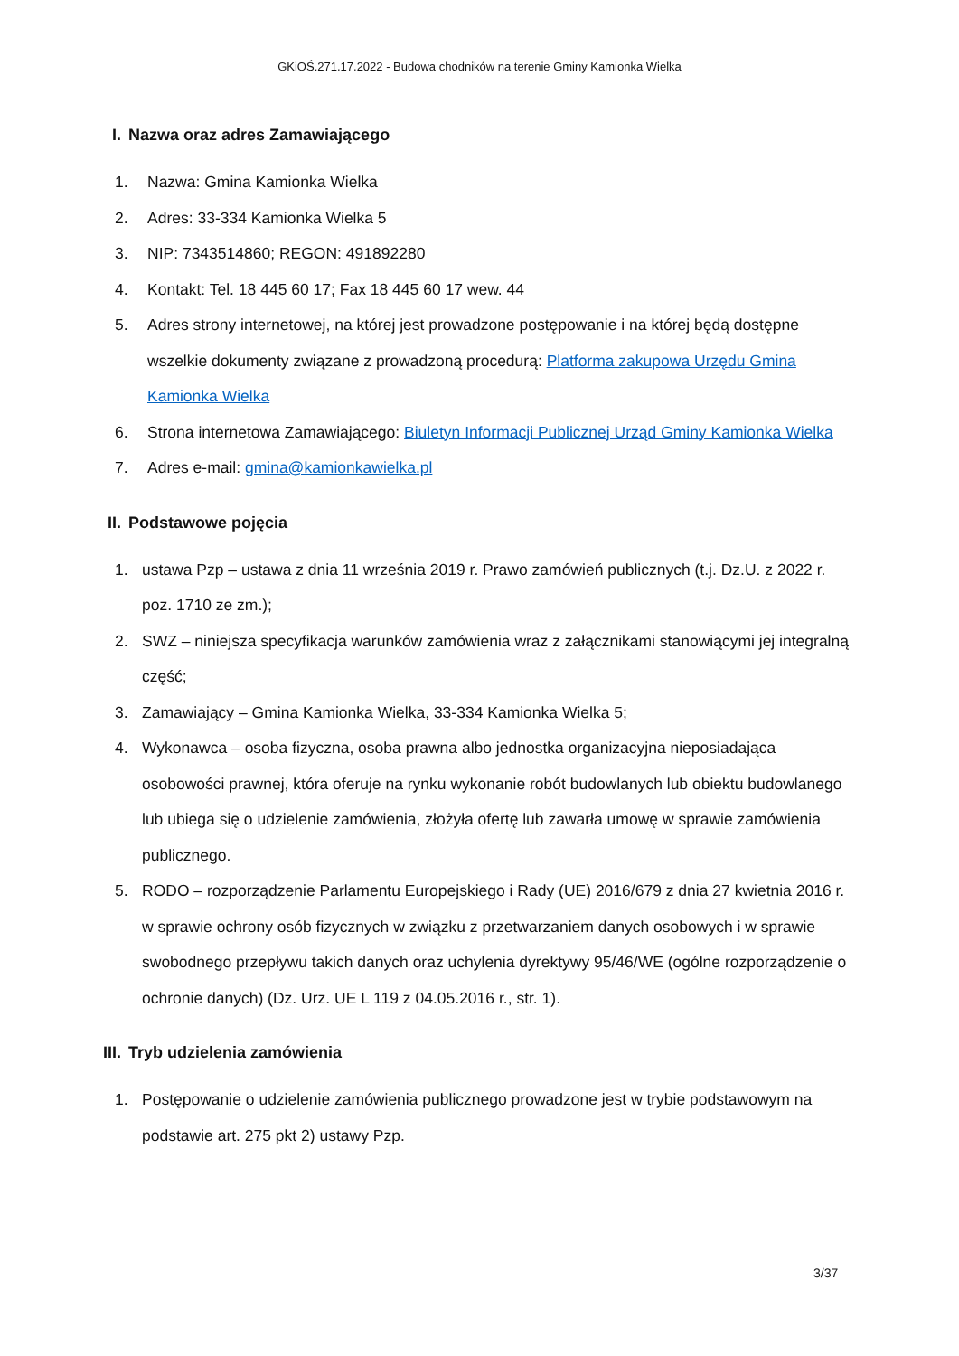GKiOŚ.271.17.2022 - Budowa chodników na terenie Gminy Kamionka Wielka
I. Nazwa oraz adres Zamawiającego
1. Nazwa: Gmina Kamionka Wielka
2. Adres: 33-334 Kamionka Wielka 5
3. NIP: 7343514860; REGON: 491892280
4. Kontakt: Tel. 18 445 60 17; Fax 18 445 60 17 wew. 44
5. Adres strony internetowej, na której jest prowadzone postępowanie i na której będą dostępne wszelkie dokumenty związane z prowadzoną procedurą: Platforma zakupowa Urzędu Gmina Kamionka Wielka
6. Strona internetowa Zamawiającego: Biuletyn Informacji Publicznej Urząd Gminy Kamionka Wielka
7. Adres e-mail: gmina@kamionkawielka.pl
II. Podstawowe pojęcia
1. ustawa Pzp – ustawa z dnia 11 września 2019 r. Prawo zamówień publicznych (t.j. Dz.U. z 2022 r. poz. 1710 ze zm.);
2. SWZ – niniejsza specyfikacja warunków zamówienia wraz z załącznikami stanowiącymi jej integralną część;
3. Zamawiający – Gmina Kamionka Wielka, 33-334 Kamionka Wielka 5;
4. Wykonawca – osoba fizyczna, osoba prawna albo jednostka organizacyjna nieposiadająca osobowości prawnej, która oferuje na rynku wykonanie robót budowlanych lub obiektu budowlanego lub ubiega się o udzielenie zamówienia, złożyła ofertę lub zawarła umowę w sprawie zamówienia publicznego.
5. RODO – rozporządzenie Parlamentu Europejskiego i Rady (UE) 2016/679 z dnia 27 kwietnia 2016 r. w sprawie ochrony osób fizycznych w związku z przetwarzaniem danych osobowych i w sprawie swobodnego przepływu takich danych oraz uchylenia dyrektywy 95/46/WE (ogólne rozporządzenie o ochronie danych) (Dz. Urz. UE L 119 z 04.05.2016 r., str. 1).
III. Tryb udzielenia zamówienia
1. Postępowanie o udzielenie zamówienia publicznego prowadzone jest w trybie podstawowym na podstawie art. 275 pkt 2) ustawy Pzp.
3/37